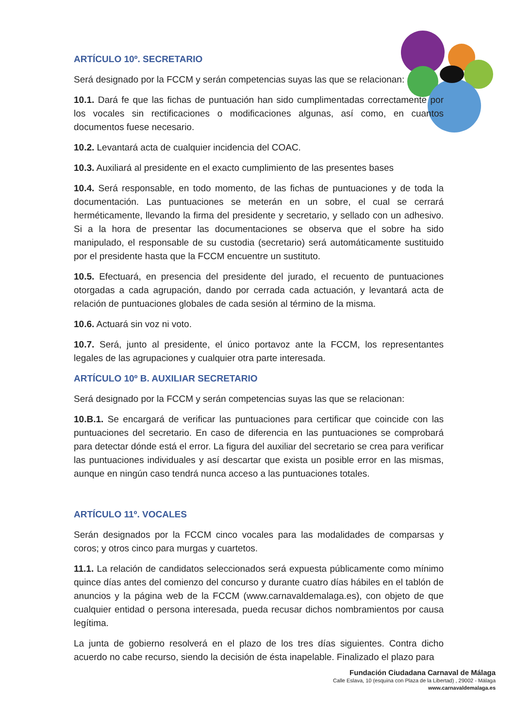ARTÍCULO 10º. SECRETARIO
Será designado por la FCCM y serán competencias suyas las que se relacionan:
10.1. Dará fe que las fichas de puntuación han sido cumplimentadas correctamente por los vocales sin rectificaciones o modificaciones algunas, así como, en cuantos documentos fuese necesario.
10.2. Levantará acta de cualquier incidencia del COAC.
10.3. Auxiliará al presidente en el exacto cumplimiento de las presentes bases
10.4. Será responsable, en todo momento, de las fichas de puntuaciones y de toda la documentación. Las puntuaciones se meterán en un sobre, el cual se cerrará herméticamente, llevando la firma del presidente y secretario, y sellado con un adhesivo. Si a la hora de presentar las documentaciones se observa que el sobre ha sido manipulado, el responsable de su custodia (secretario) será automáticamente sustituido por el presidente hasta que la FCCM encuentre un sustituto.
10.5. Efectuará, en presencia del presidente del jurado, el recuento de puntuaciones otorgadas a cada agrupación, dando por cerrada cada actuación, y levantará acta de relación de puntuaciones globales de cada sesión al término de la misma.
10.6. Actuará sin voz ni voto.
10.7. Será, junto al presidente, el único portavoz ante la FCCM, los representantes legales de las agrupaciones y cualquier otra parte interesada.
ARTÍCULO 10º B. AUXILIAR SECRETARIO
Será designado por la FCCM y serán competencias suyas las que se relacionan:
10.B.1. Se encargará de verificar las puntuaciones para certificar que coincide con las puntuaciones del secretario. En caso de diferencia en las puntuaciones se comprobará para detectar dónde está el error. La figura del auxiliar del secretario se crea para verificar las puntuaciones individuales y así descartar que exista un posible error en las mismas, aunque en ningún caso tendrá nunca acceso a las puntuaciones totales.
ARTÍCULO 11º. VOCALES
Serán designados por la FCCM cinco vocales para las modalidades de comparsas y coros; y otros cinco para murgas y cuartetos.
11.1. La relación de candidatos seleccionados será expuesta públicamente como mínimo quince días antes del comienzo del concurso y durante cuatro días hábiles en el tablón de anuncios y la página web de la FCCM (www.carnavaldemalaga.es), con objeto de que cualquier entidad o persona interesada, pueda recusar dichos nombramientos por causa legítima.
La junta de gobierno resolverá en el plazo de los tres días siguientes. Contra dicho acuerdo no cabe recurso, siendo la decisión de ésta inapelable. Finalizado el plazo para
Fundación Ciudadana Carnaval de Málaga
Calle Eslava, 10 (esquina con Plaza de la Libertad) , 29002 - Málaga
www.carnavaldemalaga.es